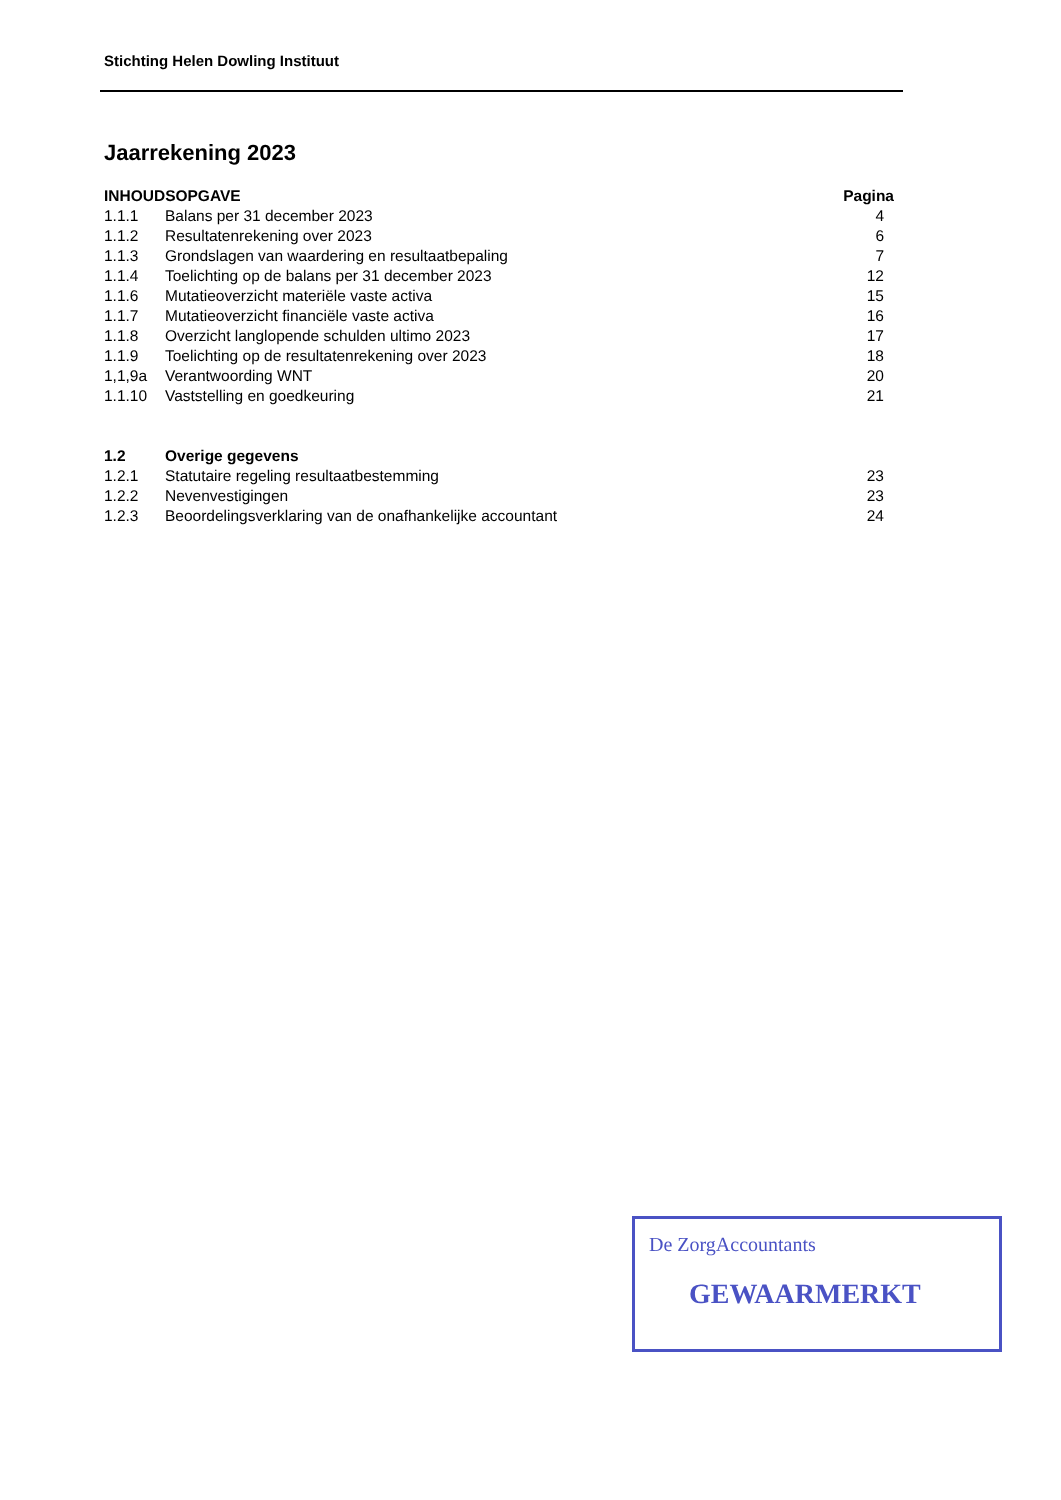Stichting Helen Dowling Instituut
Jaarrekening 2023
| INHOUDSOPGAVE | | Pagina |
| 1.1.1 | Balans per 31 december 2023 | 4 |
| 1.1.2 | Resultatenrekening over 2023 | 6 |
| 1.1.3 | Grondslagen van waardering en resultaatbepaling | 7 |
| 1.1.4 | Toelichting op de balans per 31 december 2023 | 12 |
| 1.1.6 | Mutatieoverzicht materiële vaste activa | 15 |
| 1.1.7 | Mutatieoverzicht financiële vaste activa | 16 |
| 1.1.8 | Overzicht langlopende schulden ultimo 2023 | 17 |
| 1.1.9 | Toelichting op de resultatenrekening over 2023 | 18 |
| 1,1,9a | Verantwoording WNT | 20 |
| 1.1.10 | Vaststelling en goedkeuring | 21 |
| 1.2 | Overige gegevens | |
| 1.2.1 | Statutaire regeling resultaatbestemming | 23 |
| 1.2.2 | Nevenvestigingen | 23 |
| 1.2.3 | Beoordelingsverklaring van de onafhankelijke accountant | 24 |
De ZorgAccountants
GEWAARMERKT